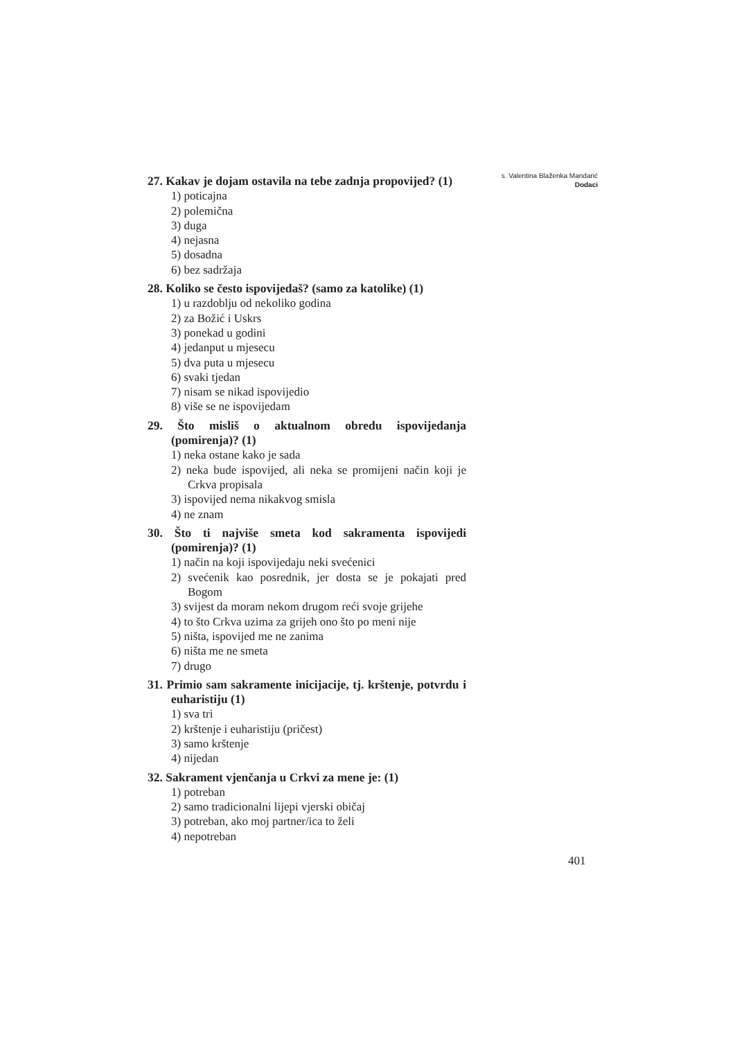27. Kakav je dojam ostavila na tebe zadnja propovijed? (1)
1) poticajna
2) polemična
3) duga
4) nejasna
5) dosadna
6) bez sadržaja
28. Koliko se često ispovijedaš? (samo za katolike) (1)
1) u razdoblju od nekoliko godina
2) za Božić i Uskrs
3) ponekad u godini
4) jedanput u mjesecu
5) dva puta u mjesecu
6) svaki tjedan
7) nisam se nikad ispovijedio
8) više se ne ispovijedam
29. Što misliš o aktualnom obredu ispovijedanja (pomirenja)? (1)
1) neka ostane kako je sada
2) neka bude ispovijed, ali neka se promijeni način koji je Crkva propisala
3) ispovijed nema nikakvog smisla
4) ne znam
30. Što ti najviše smeta kod sakramenta ispovijedi (pomirenja)? (1)
1) način na koji ispovijedaju neki svećenici
2) svećenik kao posrednik, jer dosta se je pokajati pred Bogom
3) svijest da moram nekom drugom reći svoje grijehe
4) to što Crkva uzima za grijeh ono što po meni nije
5) ništa, ispovijed me ne zanima
6) ništa me ne smeta
7) drugo
31. Primio sam sakramente inicijacije, tj. krštenje, potvrdu i euharistiju (1)
1) sva tri
2) krštenje i euharistiju (pričest)
3) samo krštenje
4) nijedan
32. Sakrament vjenčanja u Crkvi za mene je: (1)
1) potreban
2) samo tradicionalni lijepi vjerski običaj
3) potreban, ako moj partner/ica to želi
4) nepotreban
s. Valentina Blaženka Mandarić
Dodaci
401